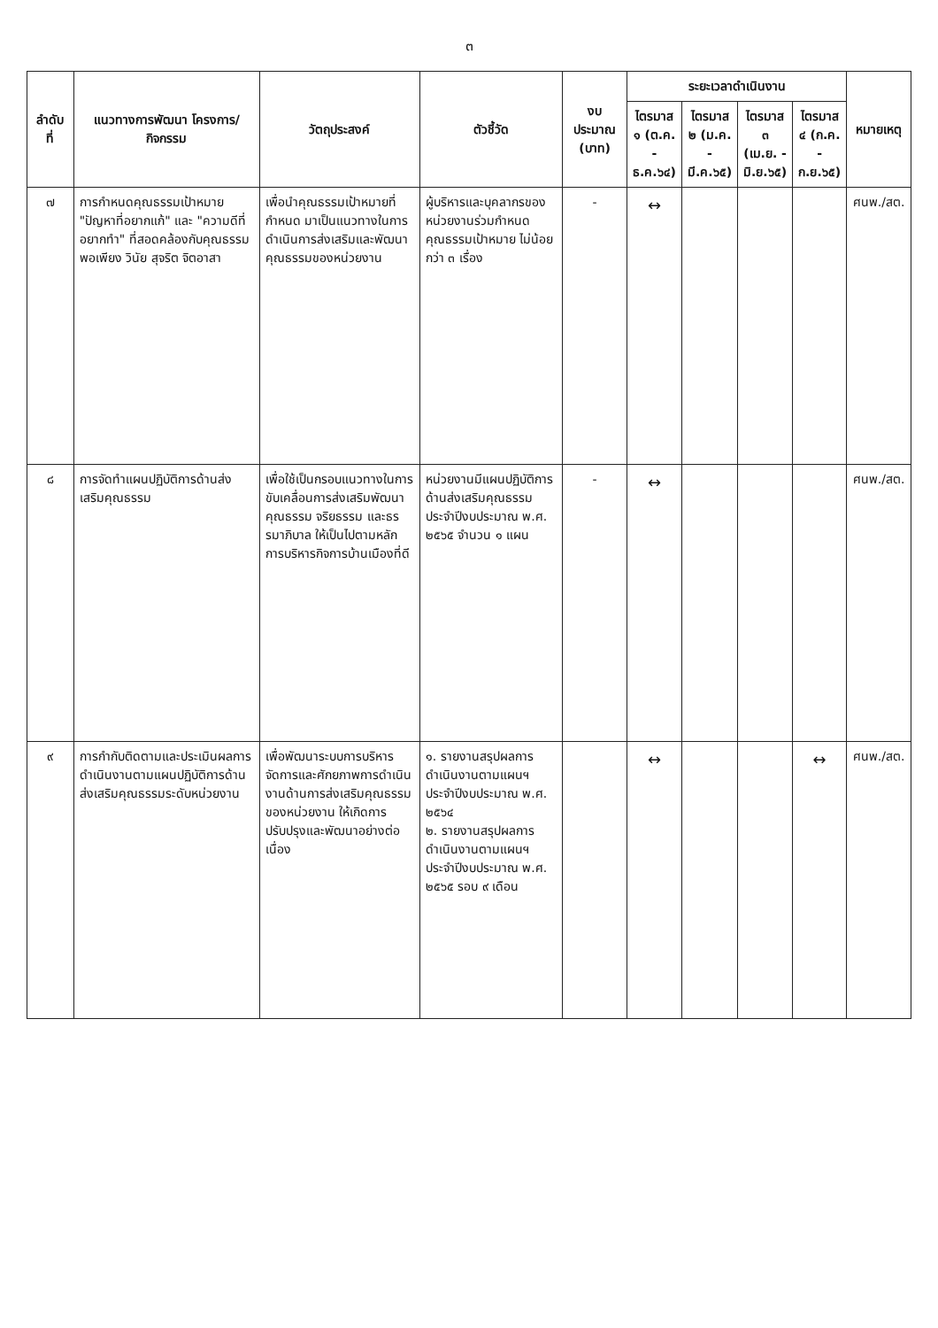๓
| ลำดับที่ | แนวทางการพัฒนา โครงการ/กิจกรรม | วัตถุประสงค์ | ตัวชี้วัด | งบประมาณ (บาท) | ระยะเวลาดำเนินงาน | | | | หมายเหตุ |
| --- | --- | --- | --- | --- | --- | --- | --- | --- | --- |
| | | | | | ไตรมาส ๑ (ต.ค. - ธ.ค.๖๔) | ไตรมาส ๒ (ม.ค. - มี.ค.๖๕) | ไตรมาส ๓ (เม.ย. - มิ.ย.๖๕) | ไตรมาส ๔ (ก.ค. - ก.ย.๖๕) | |
| ๗ | การกำหนดคุณธรรมเป้าหมาย "ปัญหาที่อยากแก้" และ "ความดีที่อยากทำ" ที่สอดคล้องกับคุณธรรม พอเพียง วินัย สุจริต จิตอาสา | เพื่อนำคุณธรรมเป้าหมายที่กำหนด มาเป็นแนวทางในการดำเนินการส่งเสริมและพัฒนาคุณธรรมของหน่วยงาน | ผู้บริหารและบุคลากรของหน่วยงานร่วมกำหนดคุณธรรมเป้าหมาย ไม่น้อยกว่า ๓ เรื่อง | - | ↔ | | | | ศนพ./สต. |
| ๘ | การจัดทำแผนปฏิบัติการด้านส่งเสริมคุณธรรม | เพื่อใช้เป็นกรอบแนวทางในการขับเคลื่อนการส่งเสริมพัฒนาคุณธรรม จริยธรรม และธรรมาภิบาล ให้เป็นไปตามหลักการบริหารกิจการบ้านเมืองที่ดี | หน่วยงานมีแผนปฏิบัติการด้านส่งเสริมคุณธรรม ประจำปีงบประมาณ พ.ศ. ๒๕๖๕ จำนวน ๑ แผน | - | ↔ | | | | ศนพ./สต. |
| ๙ | การกำกับติดตามและประเมินผลการดำเนินงานตามแผนปฏิบัติการด้านส่งเสริมคุณธรรมระดับหน่วยงาน | เพื่อพัฒนาระบบการบริหารจัดการและศักยภาพการดำเนินงานด้านการส่งเสริมคุณธรรมของหน่วยงาน ให้เกิดการปรับปรุงและพัฒนาอย่างต่อเนื่อง | ๑. รายงานสรุปผลการดำเนินงานตามแผนฯ ประจำปีงบประมาณ พ.ศ. ๒๕๖๔ ๒. รายงานสรุปผลการดำเนินงานตามแผนฯ ประจำปีงบประมาณ พ.ศ. ๒๕๖๕ รอบ ๙ เดือน | | ↔ | | | ↔ | ศนพ./สต. |